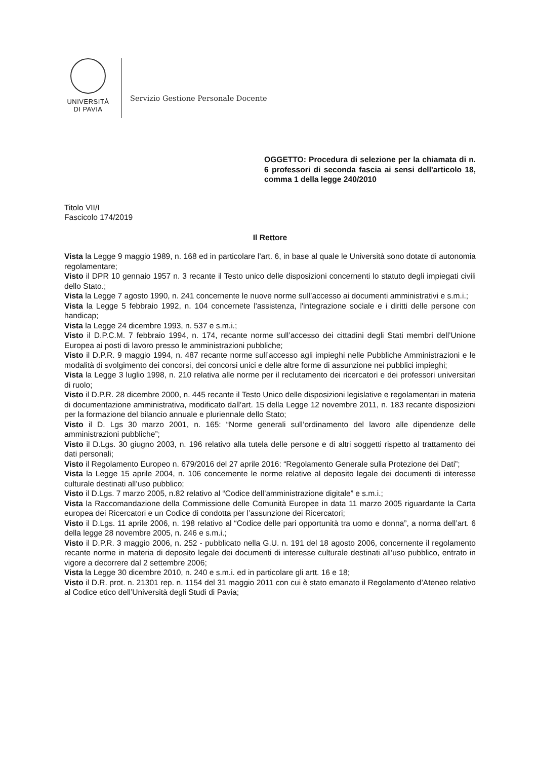UNIVERSITÀ
DI PAVIA
Servizio Gestione Personale Docente
OGGETTO: Procedura di selezione per la chiamata di n. 6 professori di seconda fascia ai sensi dell'articolo 18, comma 1 della legge 240/2010
Titolo VII/I
Fascicolo 174/2019
Il Rettore
Vista la Legge 9 maggio 1989, n. 168 ed in particolare l’art. 6, in base al quale le Università sono dotate di autonomia regolamentare;
Visto il DPR 10 gennaio 1957 n. 3 recante il Testo unico delle disposizioni concernenti lo statuto degli impiegati civili dello Stato.;
Vista la Legge 7 agosto 1990, n. 241 concernente le nuove norme sull’accesso ai documenti amministrativi e s.m.i.;
Vista la Legge 5 febbraio 1992, n. 104 concernete l'assistenza, l'integrazione sociale e i diritti delle persone con handicap;
Vista la Legge 24 dicembre 1993, n. 537 e s.m.i.;
Visto il D.P.C.M. 7 febbraio 1994, n. 174, recante norme sull’accesso dei cittadini degli Stati membri dell’Unione Europea ai posti di lavoro presso le amministrazioni pubbliche;
Visto il D.P.R. 9 maggio 1994, n. 487 recante norme sull’accesso agli impieghi nelle Pubbliche Amministrazioni e le modalità di svolgimento dei concorsi, dei concorsi unici e delle altre forme di assunzione nei pubblici impieghi;
Vista la Legge 3 luglio 1998, n. 210 relativa alle norme per il reclutamento dei ricercatori e dei professori universitari di ruolo;
Visto il D.P.R. 28 dicembre 2000, n. 445 recante il Testo Unico delle disposizioni legislative e regolamentari in materia di documentazione amministrativa, modificato dall’art. 15 della Legge 12 novembre 2011, n. 183 recante disposizioni per la formazione del bilancio annuale e pluriennale dello Stato;
Visto il D. Lgs 30 marzo 2001, n. 165: “Norme generali sull’ordinamento del lavoro alle dipendenze delle amministrazioni pubbliche”;
Visto il D.Lgs. 30 giugno 2003, n. 196 relativo alla tutela delle persone e di altri soggetti rispetto al trattamento dei dati personali;
Visto il Regolamento Europeo n. 679/2016 del 27 aprile 2016: “Regolamento Generale sulla Protezione dei Dati”;
Vista la Legge 15 aprile 2004, n. 106 concernente le norme relative al deposito legale dei documenti di interesse culturale destinati all’uso pubblico;
Visto il D.Lgs. 7 marzo 2005, n.82 relativo al “Codice dell’amministrazione digitale” e s.m.i.;
Vista la Raccomandazione della Commissione delle Comunità Europee in data 11 marzo 2005 riguardante la Carta europea dei Ricercatori e un Codice di condotta per l’assunzione dei Ricercatori;
Visto il D.Lgs. 11 aprile 2006, n. 198 relativo al “Codice delle pari opportunità tra uomo e donna”, a norma dell’art. 6 della legge 28 novembre 2005, n. 246 e s.m.i.;
Visto il D.P.R. 3 maggio 2006, n. 252 - pubblicato nella G.U. n. 191 del 18 agosto 2006, concernente il regolamento recante norme in materia di deposito legale dei documenti di interesse culturale destinati all’uso pubblico, entrato in vigore a decorrere dal 2 settembre 2006;
Vista la Legge 30 dicembre 2010, n. 240 e s.m.i. ed in particolare gli artt. 16 e 18;
Visto il D.R. prot. n. 21301 rep. n. 1154 del 31 maggio 2011 con cui è stato emanato il Regolamento d’Ateneo relativo al Codice etico dell’Università degli Studi di Pavia;